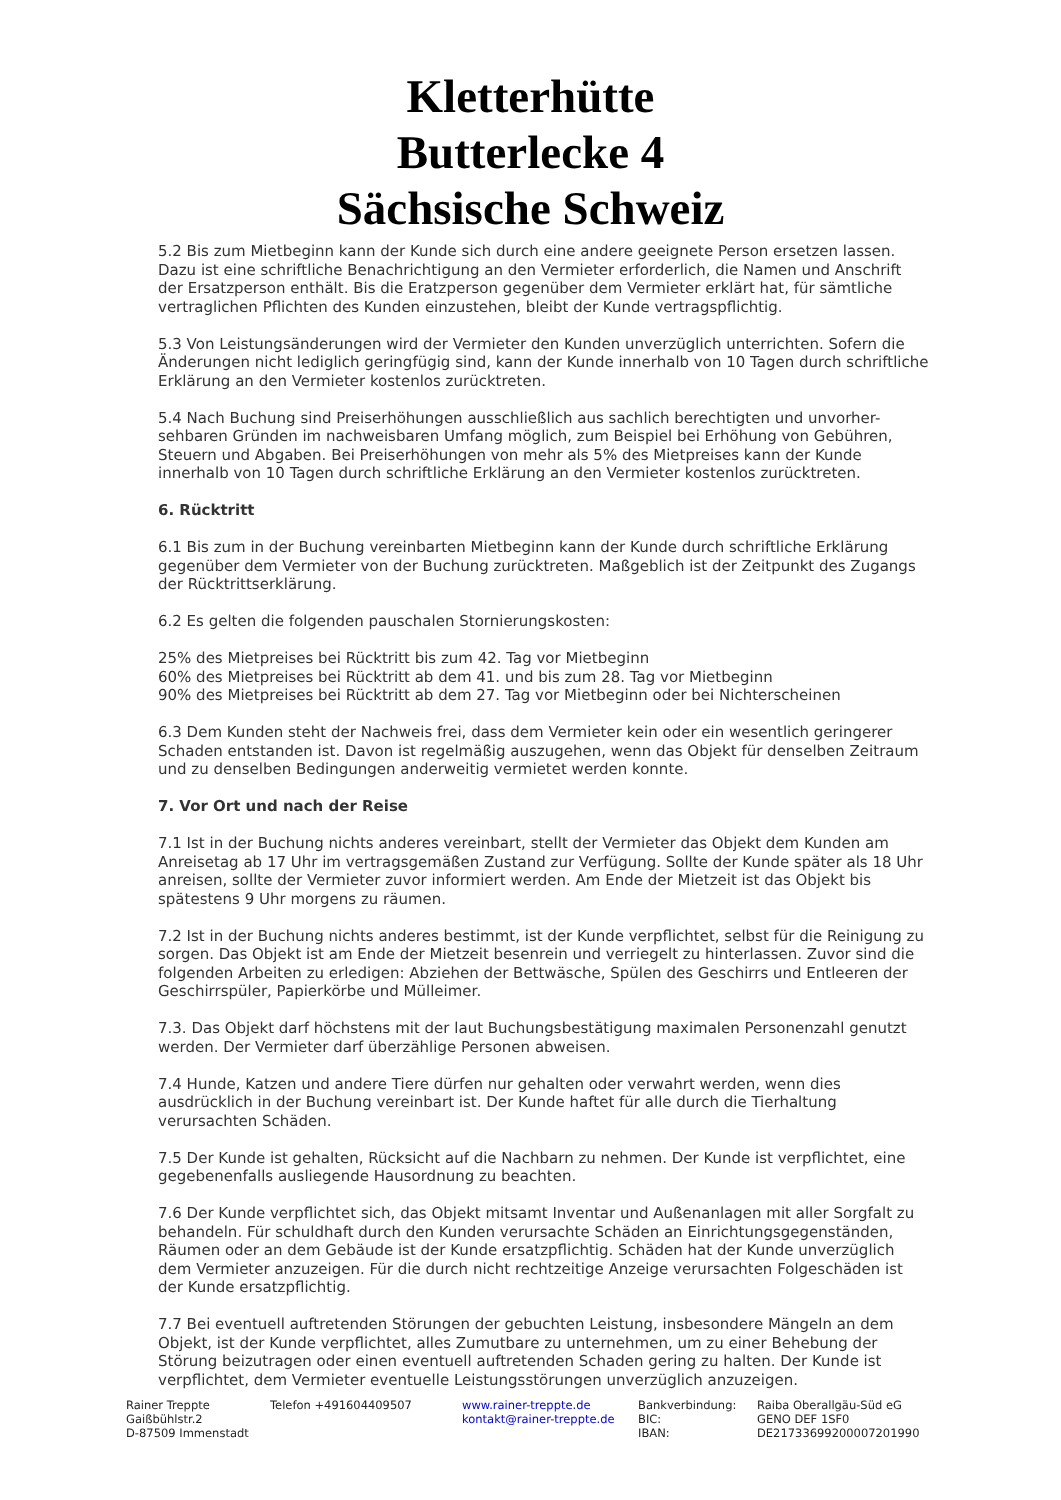Kletterhütte
Butterlecke 4
Sächsische Schweiz
5.2 Bis zum Mietbeginn kann der Kunde sich durch eine andere geeignete Person ersetzen lassen. Dazu ist eine schriftliche Benachrichtigung an den Vermieter erforderlich, die Namen und Anschrift der Ersatzperson enthält. Bis die Eratzperson gegenüber dem Vermieter erklärt hat, für sämtliche vertraglichen Pflichten des Kunden einzustehen, bleibt der Kunde vertragspflichtig.
5.3 Von Leistungsänderungen wird der Vermieter den Kunden unverzüglich unterrichten. Sofern die Änderungen nicht lediglich geringfügig sind, kann der Kunde innerhalb von 10 Tagen durch schriftliche Erklärung an den Vermieter kostenlos zurücktreten.
5.4 Nach Buchung sind Preiserhöhungen ausschließlich aus sachlich berechtigten und unvorher-sehbaren Gründen im nachweisbaren Umfang möglich, zum Beispiel bei Erhöhung von Gebühren, Steuern und Abgaben. Bei Preiserhöhungen von mehr als 5% des Mietpreises kann der Kunde innerhalb von 10 Tagen durch schriftliche Erklärung an den Vermieter kostenlos zurücktreten.
6. Rücktritt
6.1 Bis zum in der Buchung vereinbarten Mietbeginn kann der Kunde durch schriftliche Erklärung gegenüber dem Vermieter von der Buchung zurücktreten. Maßgeblich ist der Zeitpunkt des Zugangs der Rücktrittserklärung.
6.2 Es gelten die folgenden pauschalen Stornierungskosten:
25% des Mietpreises bei Rücktritt bis zum 42. Tag vor Mietbeginn
60% des Mietpreises bei Rücktritt ab dem 41. und bis zum 28. Tag vor Mietbeginn
90% des Mietpreises bei Rücktritt ab dem 27. Tag vor Mietbeginn oder bei Nichterscheinen
6.3 Dem Kunden steht der Nachweis frei, dass dem Vermieter kein oder ein wesentlich geringerer Schaden entstanden ist. Davon ist regelmäßig auszugehen, wenn das Objekt für denselben Zeitraum und zu denselben Bedingungen anderweitig vermietet werden konnte.
7. Vor Ort und nach der Reise
7.1 Ist in der Buchung nichts anderes vereinbart, stellt der Vermieter das Objekt dem Kunden am Anreisetag ab 17 Uhr im vertragsgemäßen Zustand zur Verfügung. Sollte der Kunde später als 18 Uhr anreisen, sollte der Vermieter zuvor informiert werden. Am Ende der Mietzeit ist das Objekt bis spätestens 9 Uhr morgens zu räumen.
7.2 Ist in der Buchung nichts anderes bestimmt, ist der Kunde verpflichtet, selbst für die Reinigung zu sorgen. Das Objekt ist am Ende der Mietzeit besenrein und verriegelt zu hinterlassen. Zuvor sind die folgenden Arbeiten zu erledigen: Abziehen der Bettwäsche, Spülen des Geschirrs und Entleeren der Geschirrspüler, Papierkörbe und Mülleimer.
7.3. Das Objekt darf höchstens mit der laut Buchungsbestätigung maximalen Personenzahl genutzt werden. Der Vermieter darf überzählige Personen abweisen.
7.4 Hunde, Katzen und andere Tiere dürfen nur gehalten oder verwahrt werden, wenn dies ausdrücklich in der Buchung vereinbart ist. Der Kunde haftet für alle durch die Tierhaltung verursachten Schäden.
7.5 Der Kunde ist gehalten, Rücksicht auf die Nachbarn zu nehmen. Der Kunde ist verpflichtet, eine gegebenenfalls ausliegende Hausordnung zu beachten.
7.6 Der Kunde verpflichtet sich, das Objekt mitsamt Inventar und Außenanlagen mit aller Sorgfalt zu behandeln. Für schuldhaft durch den Kunden verursachte Schäden an Einrichtungsgegenständen, Räumen oder an dem Gebäude ist der Kunde ersatzpflichtig. Schäden hat der Kunde unverzüglich dem Vermieter anzuzeigen. Für die durch nicht rechtzeitige Anzeige verursachten Folgeschäden ist der Kunde ersatzpflichtig.
7.7 Bei eventuell auftretenden Störungen der gebuchten Leistung, insbesondere Mängeln an dem Objekt, ist der Kunde verpflichtet, alles Zumutbare zu unternehmen, um zu einer Behebung der Störung beizutragen oder einen eventuell auftretenden Schaden gering zu halten. Der Kunde ist verpflichtet, dem Vermieter eventuelle Leistungsstörungen unverzüglich anzuzeigen.
Rainer Treppte
Gaißbühlstr.2
D-87509 Immenstadt
Telefon +491604409507 www.rainer-treppte.de
kontakt@rainer-treppte.de
Bankverbindung:
BIC:
IBAN:
Raiba Oberallgäu-Süd eG
GENO DEF 1SF0
DE21733699200007201990